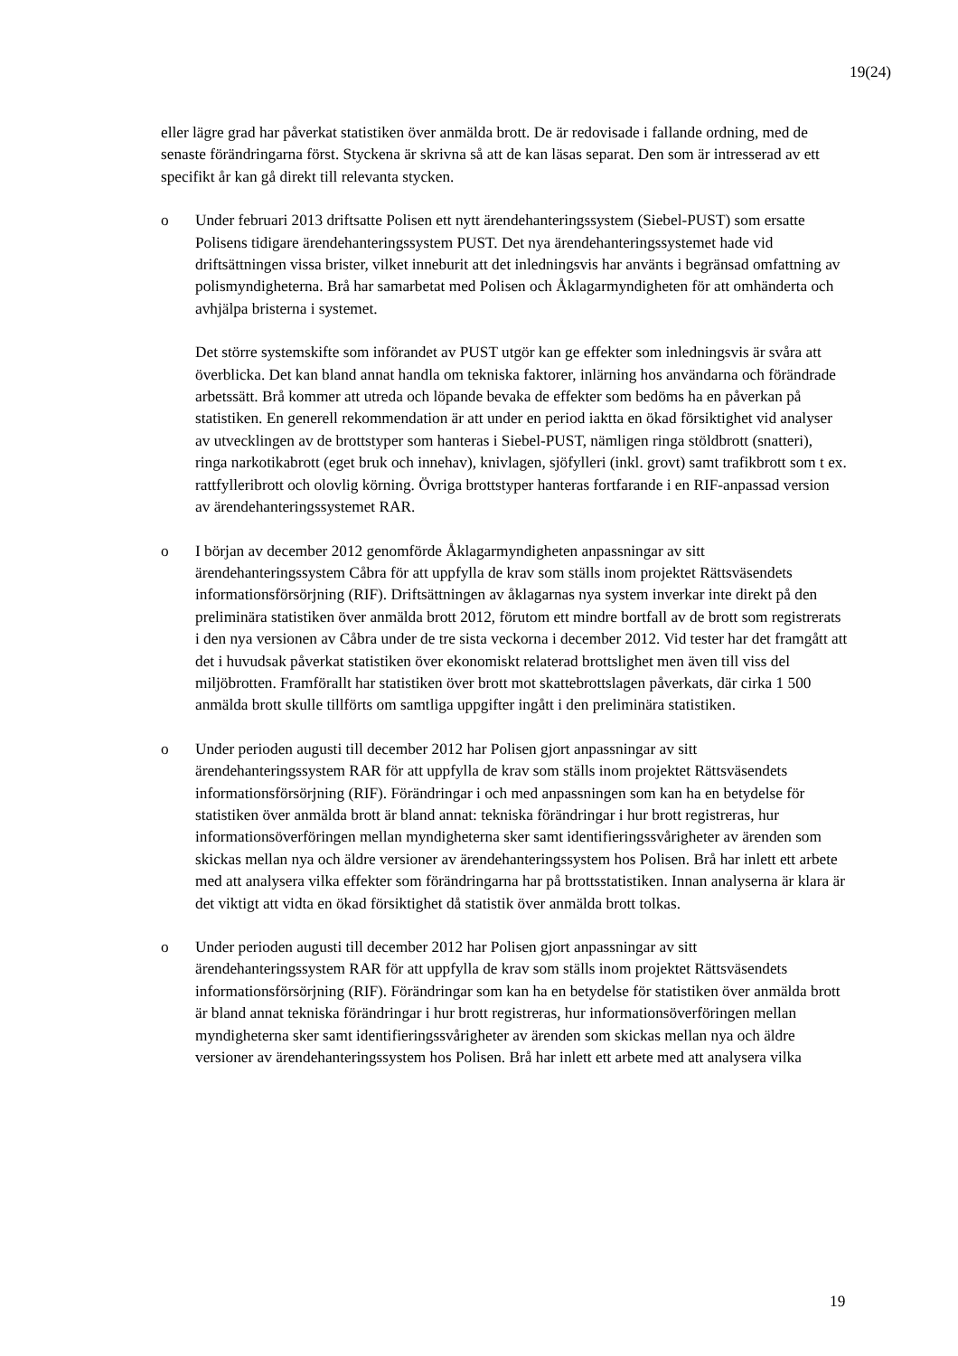19(24)
eller lägre grad har påverkat statistiken över anmälda brott. De är redovisade i fallande ordning, med de senaste förändringarna först. Styckena är skrivna så att de kan läsas separat. Den som är intresserad av ett specifikt år kan gå direkt till relevanta stycken.
o Under februari 2013 driftsatte Polisen ett nytt ärendehanteringssystem (Siebel-PUST) som ersatte Polisens tidigare ärendehanteringssystem PUST. Det nya ärendehanteringssystemet hade vid driftsättningen vissa brister, vilket inneburit att det inledningsvis har använts i begränsad omfattning av polismyndigheterna. Brå har samarbetat med Polisen och Åklagarmyndigheten för att omhänderta och avhjälpa bristerna i systemet.
Det större systemskifte som införandet av PUST utgör kan ge effekter som inledningsvis är svåra att överblicka. Det kan bland annat handla om tekniska faktorer, inlärning hos användarna och förändrade arbetssätt. Brå kommer att utreda och löpande bevaka de effekter som bedöms ha en påverkan på statistiken. En generell rekommendation är att under en period iaktta en ökad försiktighet vid analyser av utvecklingen av de brottstyper som hanteras i Siebel-PUST, nämligen ringa stöldbrott (snatteri), ringa narkotikabrott (eget bruk och innehav), knivlagen, sjöfylleri (inkl. grovt) samt trafikbrott som t ex. rattfylleribrott och olovlig körning. Övriga brottstyper hanteras fortfarande i en RIF-anpassad version av ärendehanteringssystemet RAR.
o I början av december 2012 genomförde Åklagarmyndigheten anpassningar av sitt ärendehanteringssystem Cåbra för att uppfylla de krav som ställs inom projektet Rättsväsendets informationsförsörjning (RIF). Driftsättningen av åklagarnas nya system inverkar inte direkt på den preliminära statistiken över anmälda brott 2012, förutom ett mindre bortfall av de brott som registrerats i den nya versionen av Cåbra under de tre sista veckorna i december 2012. Vid tester har det framgått att det i huvudsak påverkat statistiken över ekonomiskt relaterad brottslighet men även till viss del miljöbrotten. Framförallt har statistiken över brott mot skattebrottslagen påverkats, där cirka 1 500 anmälda brott skulle tillförts om samtliga uppgifter ingått i den preliminära statistiken.
o Under perioden augusti till december 2012 har Polisen gjort anpassningar av sitt ärendehanteringssystem RAR för att uppfylla de krav som ställs inom projektet Rättsväsendets informationsförsörjning (RIF). Förändringar i och med anpassningen som kan ha en betydelse för statistiken över anmälda brott är bland annat: tekniska förändringar i hur brott registreras, hur informationsöverföringen mellan myndigheterna sker samt identifieringssvårigheter av ärenden som skickas mellan nya och äldre versioner av ärendehanteringssystem hos Polisen. Brå har inlett ett arbete med att analysera vilka effekter som förändringarna har på brottsstatistiken. Innan analyserna är klara är det viktigt att vidta en ökad försiktighet då statistik över anmälda brott tolkas.
o Under perioden augusti till december 2012 har Polisen gjort anpassningar av sitt ärendehanteringssystem RAR för att uppfylla de krav som ställs inom projektet Rättsväsendets informationsförsörjning (RIF). Förändringar som kan ha en betydelse för statistiken över anmälda brott är bland annat tekniska förändringar i hur brott registreras, hur informationsöverföringen mellan myndigheterna sker samt identifieringssvårigheter av ärenden som skickas mellan nya och äldre versioner av ärendehanteringssystem hos Polisen. Brå har inlett ett arbete med att analysera vilka
19